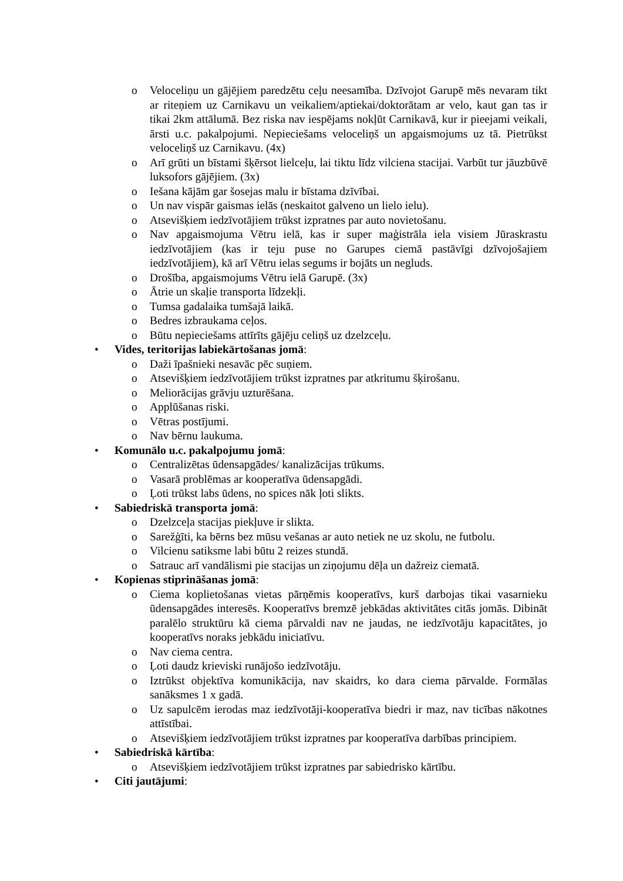o Veloceliņu un gājējiem paredzētu ceļu neesamība. Dzīvojot Garupē mēs nevaram tikt ar riteņiem uz Carnikavu un veikaliem/aptiekai/doktorātam ar velo, kaut gan tas ir tikai 2km attālumā. Bez riska nav iespējams nokļūt Carnikavā, kur ir pieejami veikali, ārsti u.c. pakalpojumi. Nepieciešams veloceliņš un apgaismojums uz tā. Pietrūkst veloceliņš uz Carnikavu. (4x)
o Arī grūti un bīstami šķērsot lielceļu, lai tiktu līdz vilciena stacijai. Varbūt tur jāuzbūvē luksofors gājējiem. (3x)
o Iešana kājām gar šosejas malu ir bīstama dzīvībai.
o Un nav vispār gaismas ielās (neskaitot galveno un lielo ielu).
o Atsevišķiem iedzīvotājiem trūkst izpratnes par auto novietošanu.
o Nav apgaismojuma Vētru ielā, kas ir super maģistrāla iela visiem Jūraskrastu iedzīvotājiem (kas ir teju puse no Garupes ciemā pastāvīgi dzīvojošajiem iedzīvotājiem), kā arī Vētru ielas segums ir bojāts un negluds.
o Drošība, apgaismojums Vētru ielā Garupē. (3x)
o Ātrie un skaļie transporta līdzekļi.
o Tumsa gadalaika tumšajā laikā.
o Bedres izbraukama ceļos.
o Būtu nepieciešams attīrīts gājēju celiņš uz dzelzceļu.
• Vides, teritorijas labiekārtošanas jomā:
o Daži īpašnieki nesavāc pēc suņiem.
o Atsevišķiem iedzīvotājiem trūkst izpratnes par atkritumu šķirošanu.
o Meliorācijas grāvju uzturēšana.
o Applūšanas riski.
o Vētras postījumi.
o Nav bērnu laukuma.
• Komunālo u.c. pakalpojumu jomā:
o Centralizētas ūdensapgādes/ kanalizācijas trūkums.
o Vasarā problēmas ar kooperatīva ūdensapgādi.
o Ļoti trūkst labs ūdens, no spices nāk ļoti slikts.
• Sabiedriskā transporta jomā:
o Dzelzceļa stacijas piekļuve ir slikta.
o Sarežģīti, ka bērns bez mūsu vešanas ar auto netiek ne uz skolu, ne futbolu.
o Vilcienu satiksme labi būtu 2 reizes stundā.
o Satrauc arī vandālismi pie stacijas un ziņojumu dēļa un dažreiz ciematā.
• Kopienas stiprināšanas jomā:
o Ciema koplietošanas vietas pārņēmis kooperatīvs, kurš darbojas tikai vasarnieku ūdensapgādes interesēs. Kooperatīvs bremzē jebkādas aktivitātes citās jomās. Dibināt paralēlo struktūru kā ciema pārvaldi nav ne jaudas, ne iedzīvotāju kapacitātes, jo kooperatīvs noraks jebkādu iniciatīvu.
o Nav ciema centra.
o Ļoti daudz krieviski runājošo iedzīvotāju.
o Iztrūkst objektīva komunikācija, nav skaidrs, ko dara ciema pārvalde. Formālas sanāksmes 1 x gadā.
o Uz sapulcēm ierodas maz iedzīvotāji-kooperatīva biedri ir maz, nav ticības nākotnes attīstībai.
o Atsevišķiem iedzīvotājiem trūkst izpratnes par kooperatīva darbības principiem.
• Sabiedriskā kārtība:
o Atsevišķiem iedzīvotājiem trūkst izpratnes par sabiedrisko kārtību.
• Citi jautājumi: